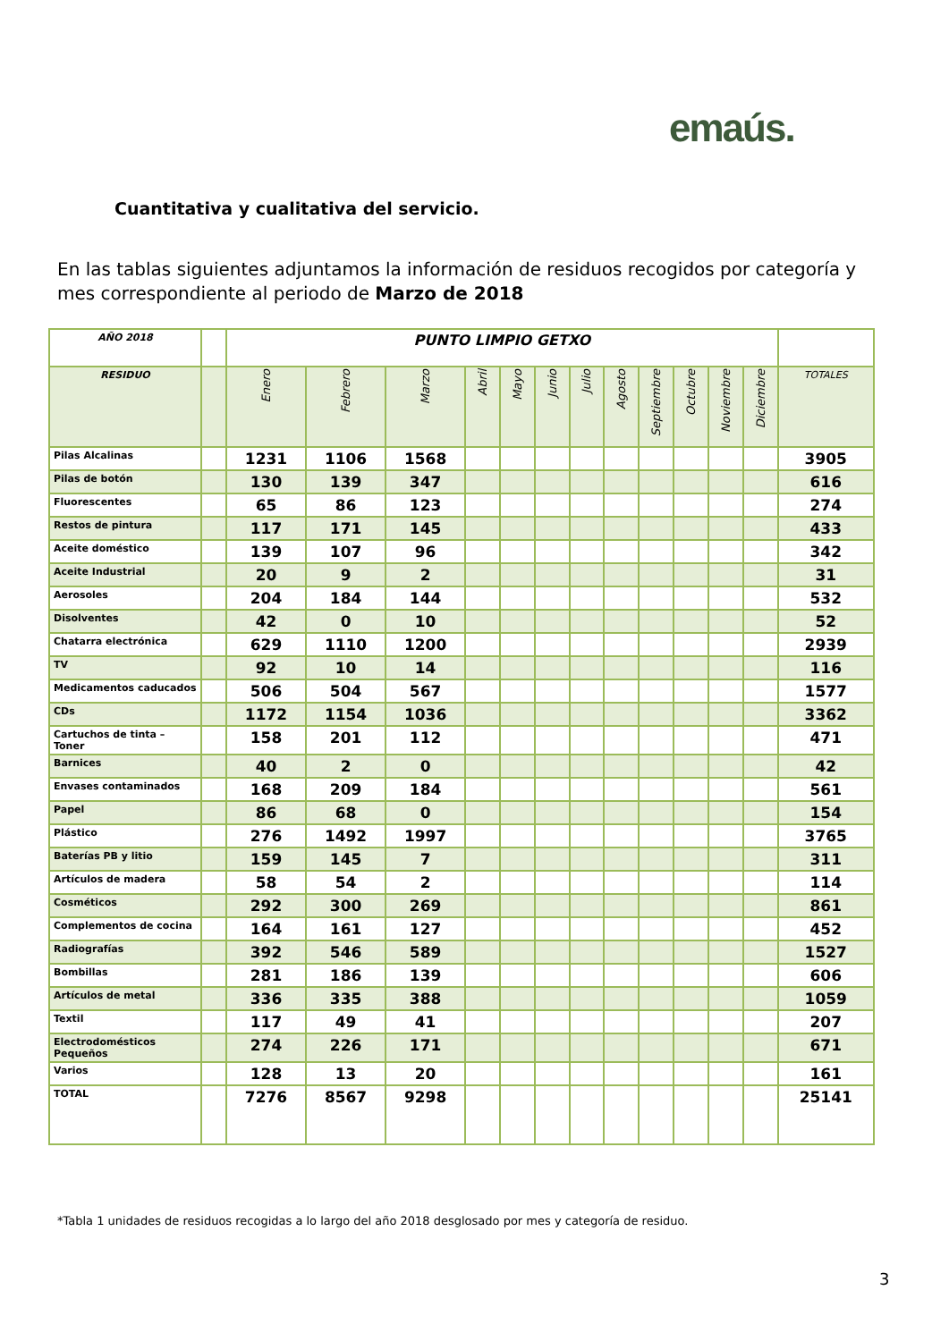emaús.
Cuantitativa y cualitativa del servicio.
En las tablas siguientes adjuntamos la información de residuos recogidos por categoría y mes correspondiente al periodo de Marzo de 2018
| AÑO 2018 | | PUNTO LIMPIO GETXO | | | | | | | | | | | | |
| --- | --- | --- | --- | --- | --- | --- | --- | --- | --- | --- | --- | --- | --- | --- |
| RESIDUO | | Enero | Febrero | Marzo | Abril | Mayo | Junio | Julio | Agosto | Septiembre | Octubre | Noviembre | Diciembre | TOTALES |
| Pilas Alcalinas | | 1231 | 1106 | 1568 | | | | | | | | | | 3905 |
| Pilas de botón | | 130 | 139 | 347 | | | | | | | | | | 616 |
| Fluorescentes | | 65 | 86 | 123 | | | | | | | | | | 274 |
| Restos de pintura | | 117 | 171 | 145 | | | | | | | | | | 433 |
| Aceite doméstico | | 139 | 107 | 96 | | | | | | | | | | 342 |
| Aceite Industrial | | 20 | 9 | 2 | | | | | | | | | | 31 |
| Aerosoles | | 204 | 184 | 144 | | | | | | | | | | 532 |
| Disolventes | | 42 | 0 | 10 | | | | | | | | | | 52 |
| Chatarra electrónica | | 629 | 1110 | 1200 | | | | | | | | | | 2939 |
| TV | | 92 | 10 | 14 | | | | | | | | | | 116 |
| Medicamentos caducados | | 506 | 504 | 567 | | | | | | | | | | 1577 |
| CDs | | 1172 | 1154 | 1036 | | | | | | | | | | 3362 |
| Cartuchos de tinta – Toner | | 158 | 201 | 112 | | | | | | | | | | 471 |
| Barnices | | 40 | 2 | 0 | | | | | | | | | | 42 |
| Envases contaminados | | 168 | 209 | 184 | | | | | | | | | | 561 |
| Papel | | 86 | 68 | 0 | | | | | | | | | | 154 |
| Plástico | | 276 | 1492 | 1997 | | | | | | | | | | 3765 |
| Baterías PB y litio | | 159 | 145 | 7 | | | | | | | | | | 311 |
| Artículos de madera | | 58 | 54 | 2 | | | | | | | | | | 114 |
| Cosméticos | | 292 | 300 | 269 | | | | | | | | | | 861 |
| Complementos de cocina | | 164 | 161 | 127 | | | | | | | | | | 452 |
| Radiografías | | 392 | 546 | 589 | | | | | | | | | | 1527 |
| Bombillas | | 281 | 186 | 139 | | | | | | | | | | 606 |
| Artículos de metal | | 336 | 335 | 388 | | | | | | | | | | 1059 |
| Textil | | 117 | 49 | 41 | | | | | | | | | | 207 |
| Electrodomésticos Pequeños | | 274 | 226 | 171 | | | | | | | | | | 671 |
| Varios | | 128 | 13 | 20 | | | | | | | | | | 161 |
| TOTAL | | 7276 | 8567 | 9298 | | | | | | | | | | 25141 |
*Tabla 1 unidades de residuos recogidas a lo largo del año 2018 desglosado por mes y categoría de residuo.
3